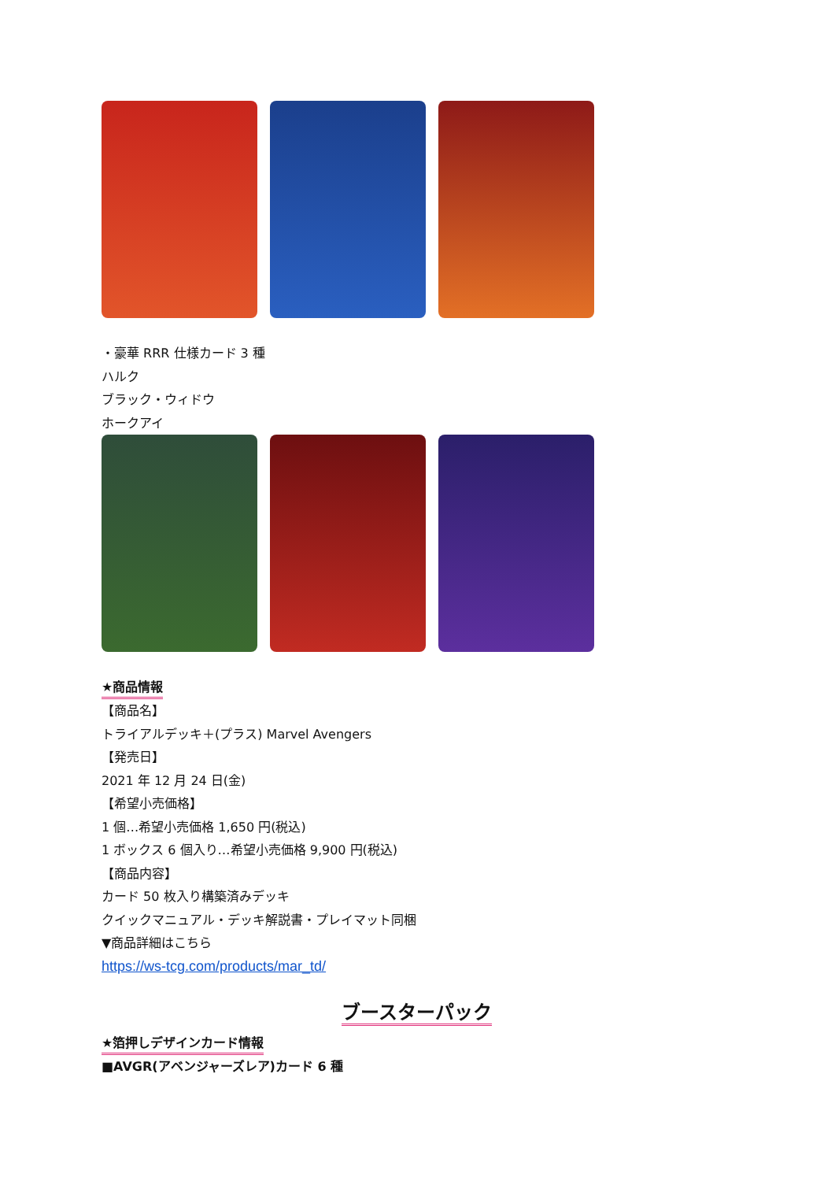・豪華 RRR 仕様カード 3 種
ハルク
ブラック・ウィドウ
ホークアイ
★商品情報
【商品名】
トライアルデッキ＋(プラス) Marvel Avengers
【発売日】
2021 年 12 月 24 日(金)
【希望小売価格】
1 個…希望小売価格 1,650 円(税込)
1 ボックス 6 個入り…希望小売価格 9,900 円(税込)
【商品内容】
カード 50 枚入り構築済みデッキ
クイックマニュアル・デッキ解説書・プレイマット同梱
▼商品詳細はこちら
https://ws-tcg.com/products/mar_td/
ブースターパック
★箔押しデザインカード情報
■AVGR(アベンジャーズレア)カード 6 種